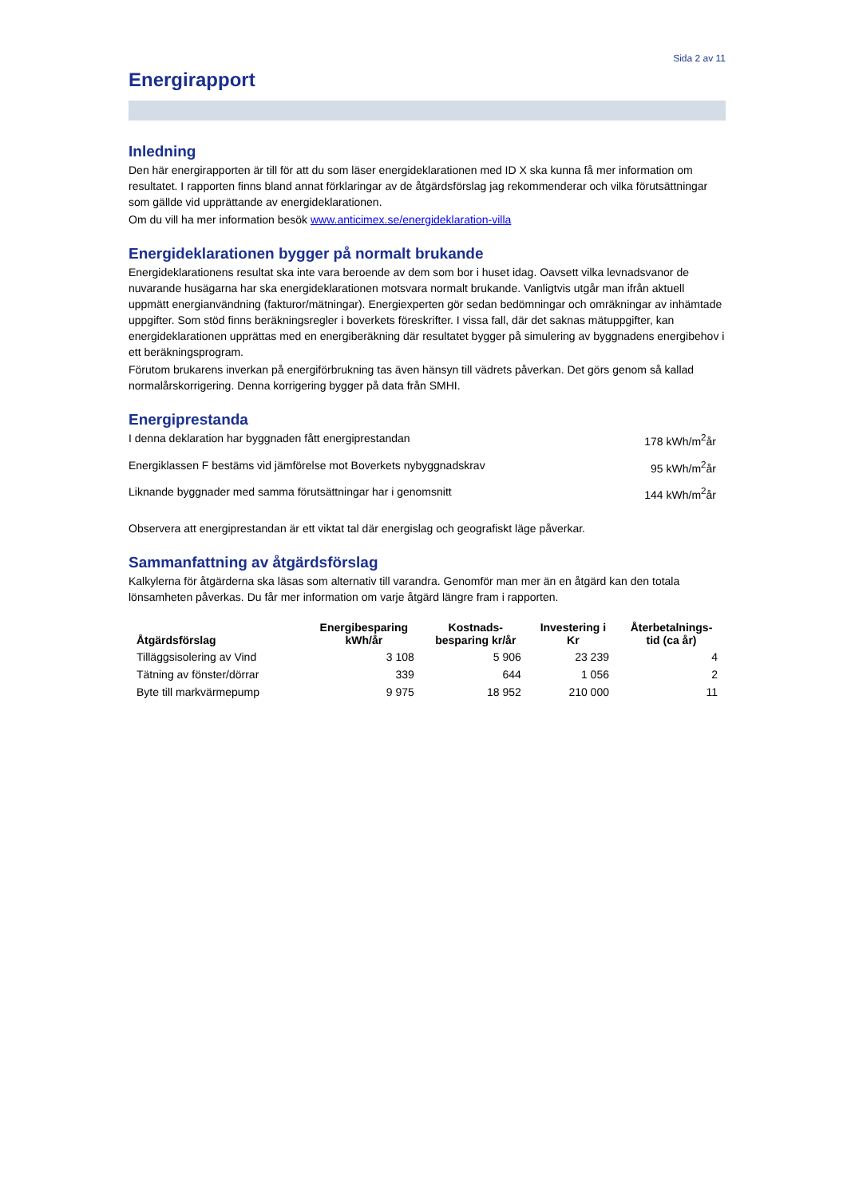Sida 2 av 11
Energirapport
Inledning
Den här energirapporten är till för att du som läser energideklarationen med ID X ska kunna få mer information om resultatet. I rapporten finns bland annat förklaringar av de åtgärdsförslag jag rekommenderar och vilka förutsättningar som gällde vid upprättande av energideklarationen.
Om du vill ha mer information besök www.anticimex.se/energideklaration-villa
Energideklarationen bygger på normalt brukande
Energideklarationens resultat ska inte vara beroende av dem som bor i huset idag. Oavsett vilka levnadsvanor de nuvarande husägarna har ska energideklarationen motsvara normalt brukande. Vanligtvis utgår man ifrån aktuell uppmätt energianvändning (fakturor/mätningar). Energiexperten gör sedan bedömningar och omräkningar av inhämtade uppgifter. Som stöd finns beräkningsregler i boverkets föreskrifter. I vissa fall, där det saknas mätuppgifter, kan energideklarationen upprättas med en energiberäkning där resultatet bygger på simulering av byggnadens energibehov i ett beräkningsprogram.
Förutom brukarens inverkan på energiförbrukning tas även hänsyn till vädrets påverkan. Det görs genom så kallad normalårskorrigering. Denna korrigering bygger på data från SMHI.
Energiprestanda
I denna deklaration har byggnaden fått energiprestandan 178 kWh/m<sup>2</sup>år
Energiklassen F bestäms vid jämförelse mot Boverkets nybyggnadskrav 95 kWh/m<sup>2</sup>år
Liknande byggnader med samma förutsättningar har i genomsnitt 144 kWh/m<sup>2</sup>år
Observera att energiprestandan är ett viktat tal där energislag och geografiskt läge påverkar.
Sammanfattning av åtgärdsförslag
Kalkylerna för åtgärderna ska läsas som alternativ till varandra. Genomför man mer än en åtgärd kan den totala lönsamheten påverkas. Du får mer information om varje åtgärd längre fram i rapporten.
| Åtgärdsförslag | Energibesparing kWh/år | Kostnads- besparing kr/år | Investering i Kr | Återbetalnings- tid (ca år) |
| --- | --- | --- | --- | --- |
| Tilläggsisolering av Vind | 3 108 | 5 906 | 23 239 | 4 |
| Tätning av fönster/dörrar | 339 | 644 | 1 056 | 2 |
| Byte till markvärmepump | 9 975 | 18 952 | 210 000 | 11 |